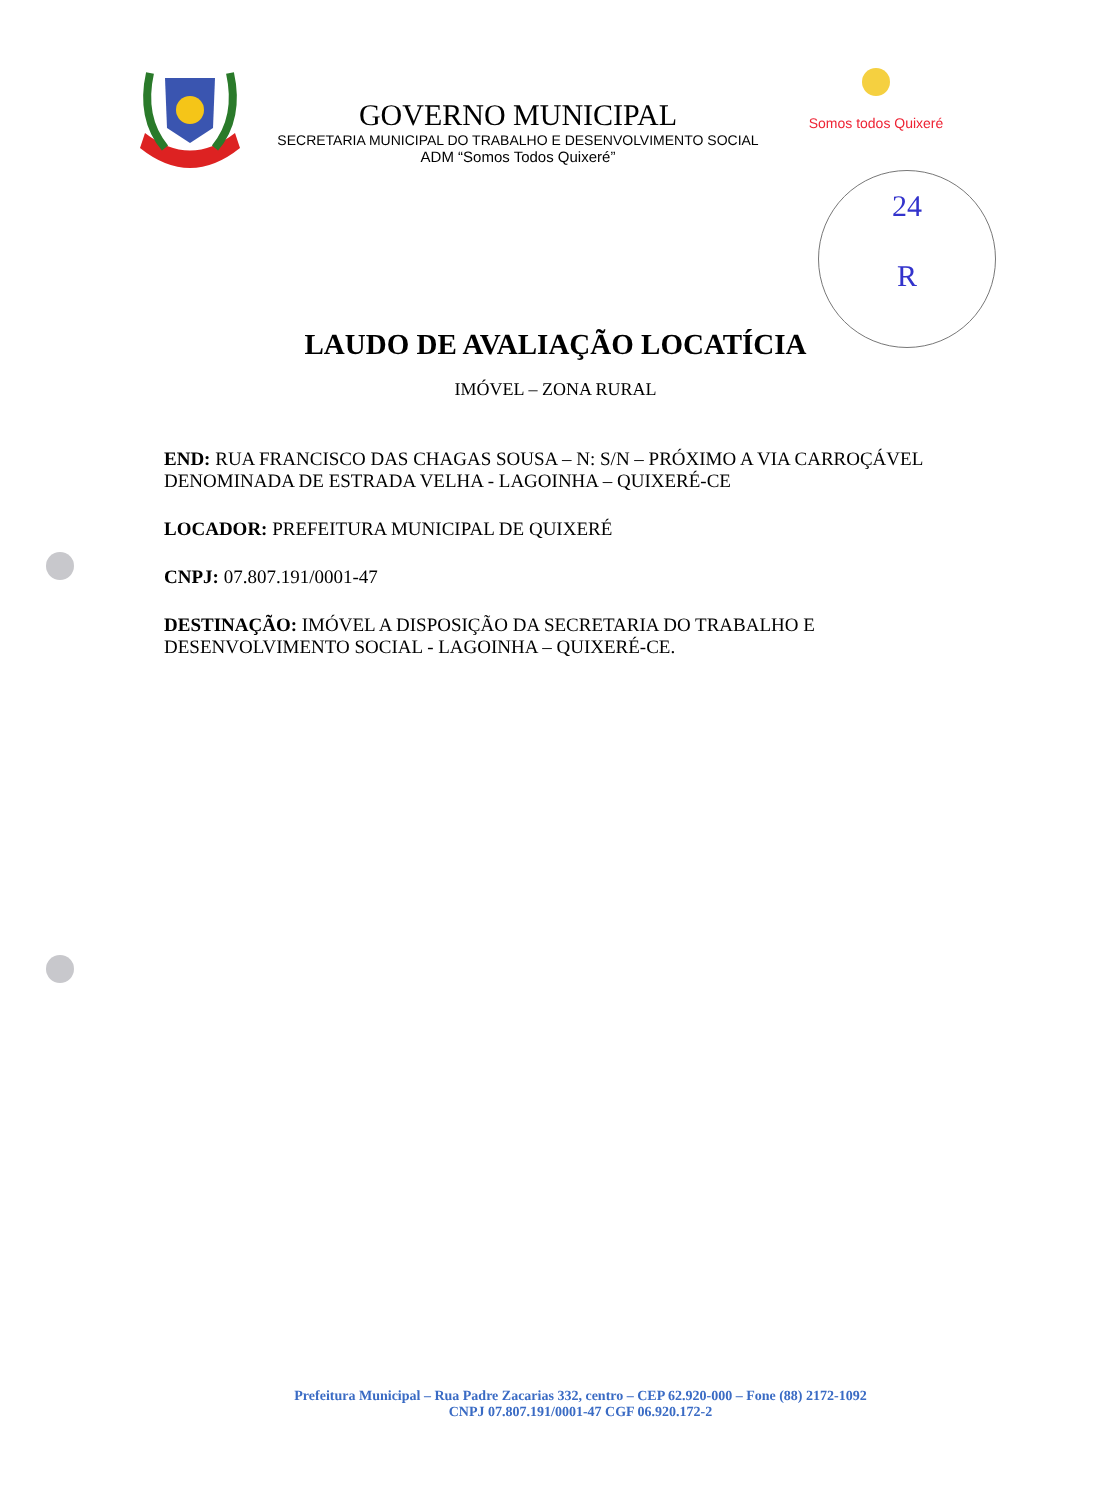24
R
GOVERNO MUNICIPAL
SECRETARIA MUNICIPAL DO TRABALHO E DESENVOLVIMENTO SOCIAL
ADM “Somos Todos Quixeré”
Somos todos Quixeré
LAUDO DE AVALIAÇÃO LOCATÍCIA
IMÓVEL – ZONA RURAL
END: RUA FRANCISCO DAS CHAGAS SOUSA – N: S/N – PRÓXIMO A VIA CARROÇÁVEL DENOMINADA DE ESTRADA VELHA - LAGOINHA – QUIXERÉ-CE
LOCADOR: PREFEITURA MUNICIPAL DE QUIXERÉ
CNPJ: 07.807.191/0001-47
DESTINAÇÃO: IMÓVEL A DISPOSIÇÃO DA SECRETARIA DO TRABALHO E DESENVOLVIMENTO SOCIAL - LAGOINHA – QUIXERÉ-CE.
Prefeitura Municipal – Rua Padre Zacarias 332, centro – CEP 62.920-000 – Fone (88) 2172-1092
CNPJ 07.807.191/0001-47 CGF 06.920.172-2